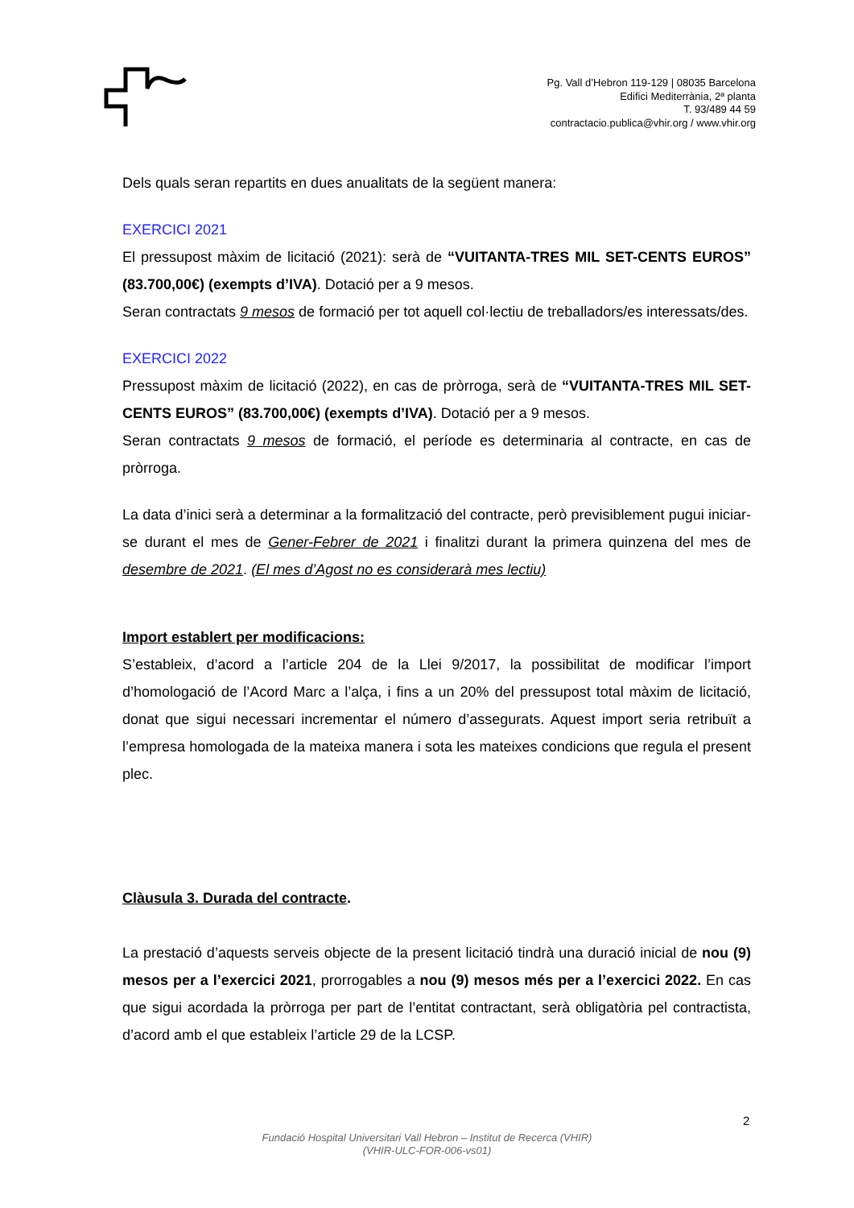Pg. Vall d’Hebron 119-129 | 08035 Barcelona
Edifici Mediterrània, 2ª planta
T. 93/489 44 59
contractacio.publica@vhir.org / www.vhir.org
Dels quals seran repartits en dues anualitats de la següent manera:
EXERCICI 2021
El pressupost màxim de licitació (2021): serà de “VUITANTA-TRES MIL SET-CENTS EUROS” (83.700,00€) (exempts d’IVA). Dotació per a 9 mesos.
Seran contractats 9 mesos de formació per tot aquell col·lectiu de treballadors/es interessats/des.
EXERCICI 2022
Pressupost màxim de licitació (2022), en cas de pròrroga, serà de “VUITANTA-TRES MIL SET-CENTS EUROS” (83.700,00€) (exempts d’IVA). Dotació per a 9 mesos.
Seran contractats 9 mesos de formació, el període es determinaria al contracte, en cas de pròrroga.
La data d’inici serà a determinar a la formalització del contracte, però previsiblement pugui iniciar-se durant el mes de Gener-Febrer de 2021 i finalitzi durant la primera quinzena del mes de desembre de 2021. (El mes d’Agost no es considerarà mes lectiu)
Import establert per modificacions:
S’estableix, d’acord a l’article 204 de la Llei 9/2017, la possibilitat de modificar l’import d’homologació de l’Acord Marc a l’alça, i fins a un 20% del pressupost total màxim de licitació, donat que sigui necessari incrementar el número d’assegurats. Aquest import seria retribuït a l’empresa homologada de la mateixa manera i sota les mateixes condicions que regula el present plec.
Clàusula 3. Durada del contracte.
La prestació d’aquests serveis objecte de la present licitació tindrà una duració inicial de nou (9) mesos per a l’exercici 2021, prorrogables a nou (9) mesos més per a l’exercici 2022. En cas que sigui acordada la pròrroga per part de l’entitat contractant, serà obligatòria pel contractista, d’acord amb el que estableix l’article 29 de la LCSP.
2
Fundació Hospital Universitari Vall Hebron – Institut de Recerca (VHIR)
(VHIR-ULC-FOR-006-vs01)